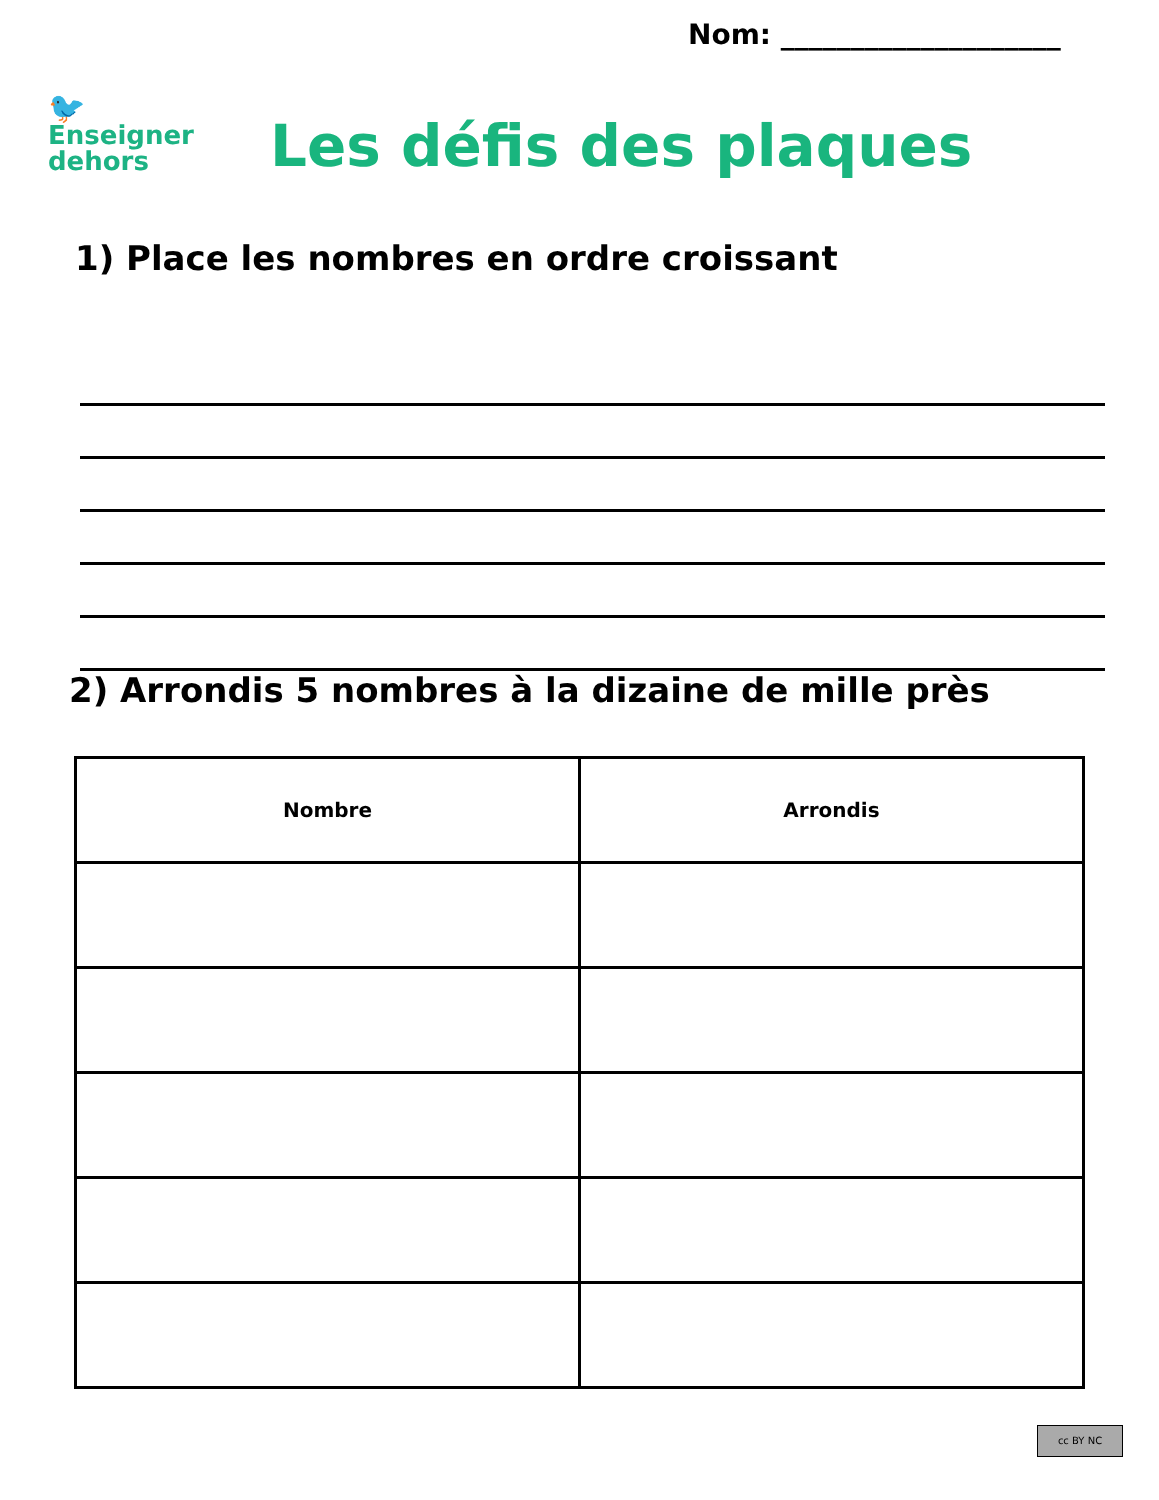Nom: ____________________
🐦
Enseigner
dehors
Les défis des plaques
1) Place les nombres en ordre croissant
2) Arrondis 5 nombres à la dizaine de mille près
| Nombre | Arrondis |
| --- | --- |
cc BY NC